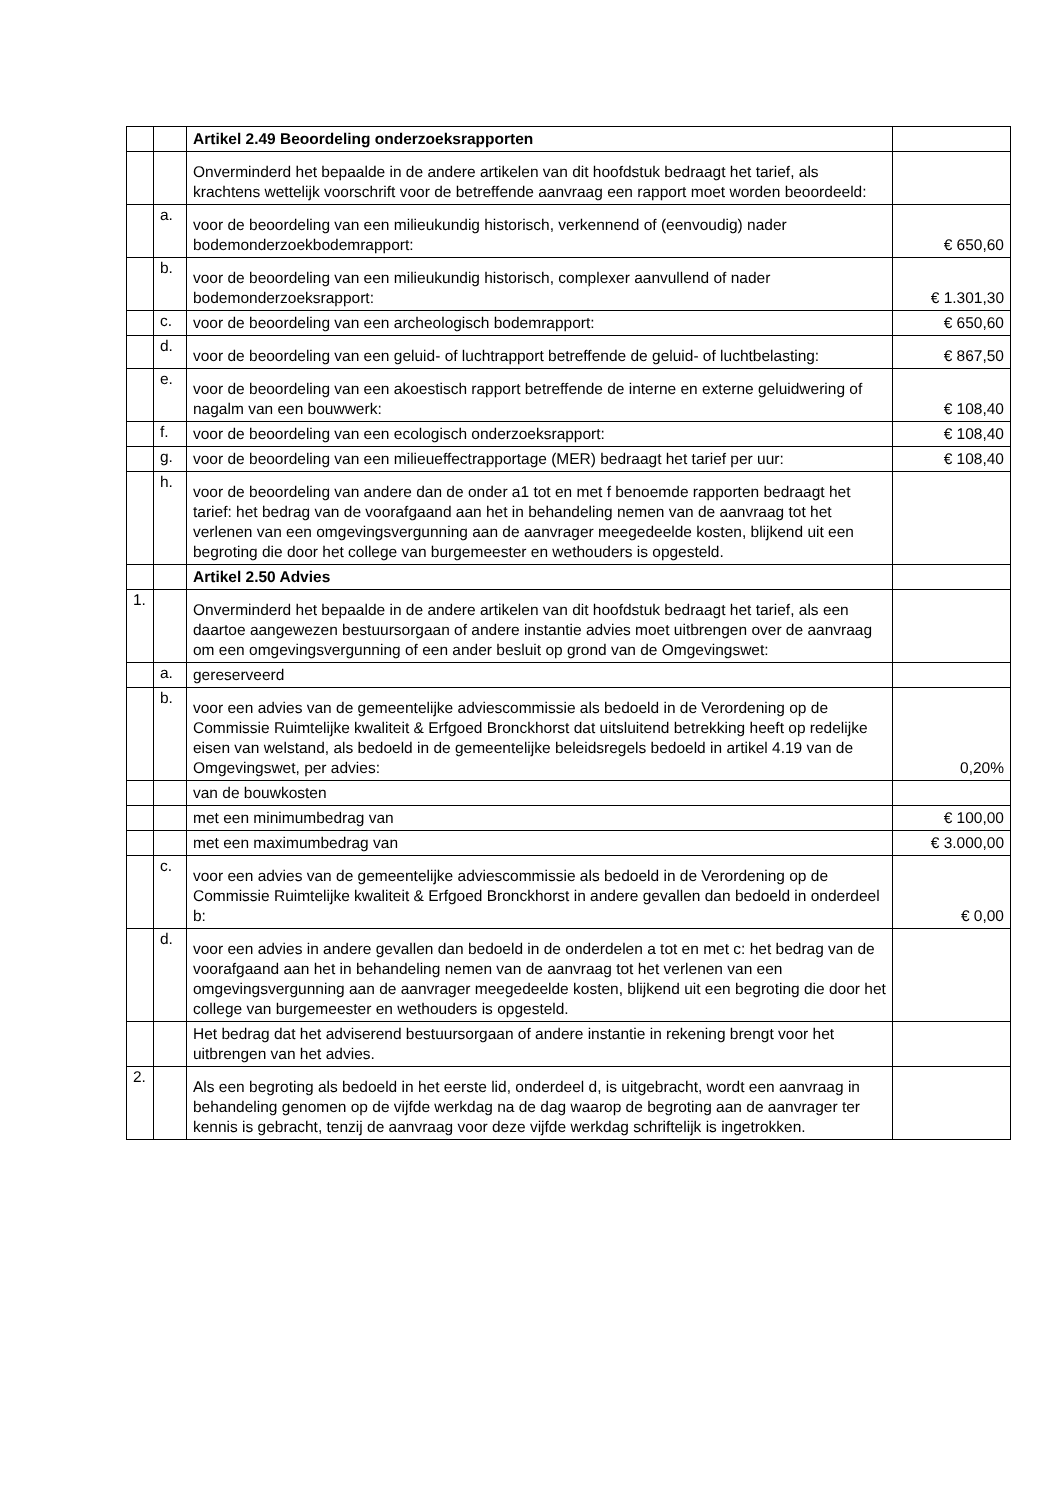| | | Artikel 2.49 Beoordeling onderzoeksrapporten | |
| | | Onverminderd het bepaalde in de andere artikelen van dit hoofdstuk bedraagt het tarief, als krachtens wettelijk voorschrift voor de betreffende aanvraag een rapport moet worden beoordeeld: | |
| | a. | voor de beoordeling van een milieukundig historisch, verkennend of (eenvoudig) nader bodemonderzoekbodemrapport: | € 650,60 |
| | b. | voor de beoordeling van een milieukundig historisch, complexer aanvullend of nader bodemonderzoeksrapport: | € 1.301,30 |
| | c. | voor de beoordeling van een archeologisch bodemrapport: | € 650,60 |
| | d. | voor de beoordeling van een geluid- of luchtrapport betreffende de geluid- of luchtbelasting: | € 867,50 |
| | e. | voor de beoordeling van een akoestisch rapport betreffende de interne en externe geluidwering of nagalm van een bouwwerk: | € 108,40 |
| | f. | voor de beoordeling van een ecologisch onderzoeksrapport: | € 108,40 |
| | g. | voor de beoordeling van een milieueffectrapportage (MER) bedraagt het tarief per uur: | € 108,40 |
| | h. | voor de beoordeling van andere dan de onder a1 tot en met f benoemde rapporten bedraagt het tarief: het bedrag van de voorafgaand aan het in behandeling nemen van de aanvraag tot het verlenen van een omgevingsvergunning aan de aanvrager meegedeelde kosten, blijkend uit een begroting die door het college van burgemeester en wethouders is opgesteld. | |
| | | Artikel 2.50 Advies | |
| 1. | | Onverminderd het bepaalde in de andere artikelen van dit hoofdstuk bedraagt het tarief, als een daartoe aangewezen bestuursorgaan of andere instantie advies moet uitbrengen over de aanvraag om een omgevingsvergunning of een ander besluit op grond van de Omgevingswet: | |
| | a. | gereserveerd | |
| | b. | voor een advies van de gemeentelijke adviescommissie als bedoeld in de Verordening op de Commissie Ruimtelijke kwaliteit & Erfgoed Bronckhorst dat uitsluitend betrekking heeft op redelijke eisen van welstand, als bedoeld in de gemeentelijke beleidsregels bedoeld in artikel 4.19 van de Omgevingswet, per advies: | 0,20% |
| | | van de bouwkosten | |
| | | met een minimumbedrag van | € 100,00 |
| | | met een maximumbedrag van | € 3.000,00 |
| | c. | voor een advies van de gemeentelijke adviescommissie als bedoeld in de Verordening op de Commissie Ruimtelijke kwaliteit & Erfgoed Bronckhorst in andere gevallen dan bedoeld in onderdeel b: | € 0,00 |
| | d. | voor een advies in andere gevallen dan bedoeld in de onderdelen a tot en met c: het bedrag van de voorafgaand aan het in behandeling nemen van de aanvraag tot het verlenen van een omgevingsvergunning aan de aanvrager meegedeelde kosten, blijkend uit een begroting die door het college van burgemeester en wethouders is opgesteld. | |
| | | Het bedrag dat het adviserend bestuursorgaan of andere instantie in rekening brengt voor het uitbrengen van het advies. | |
| 2. | | Als een begroting als bedoeld in het eerste lid, onderdeel d, is uitgebracht, wordt een aanvraag in behandeling genomen op de vijfde werkdag na de dag waarop de begroting aan de aanvrager ter kennis is gebracht, tenzij de aanvraag voor deze vijfde werkdag schriftelijk is ingetrokken. | |